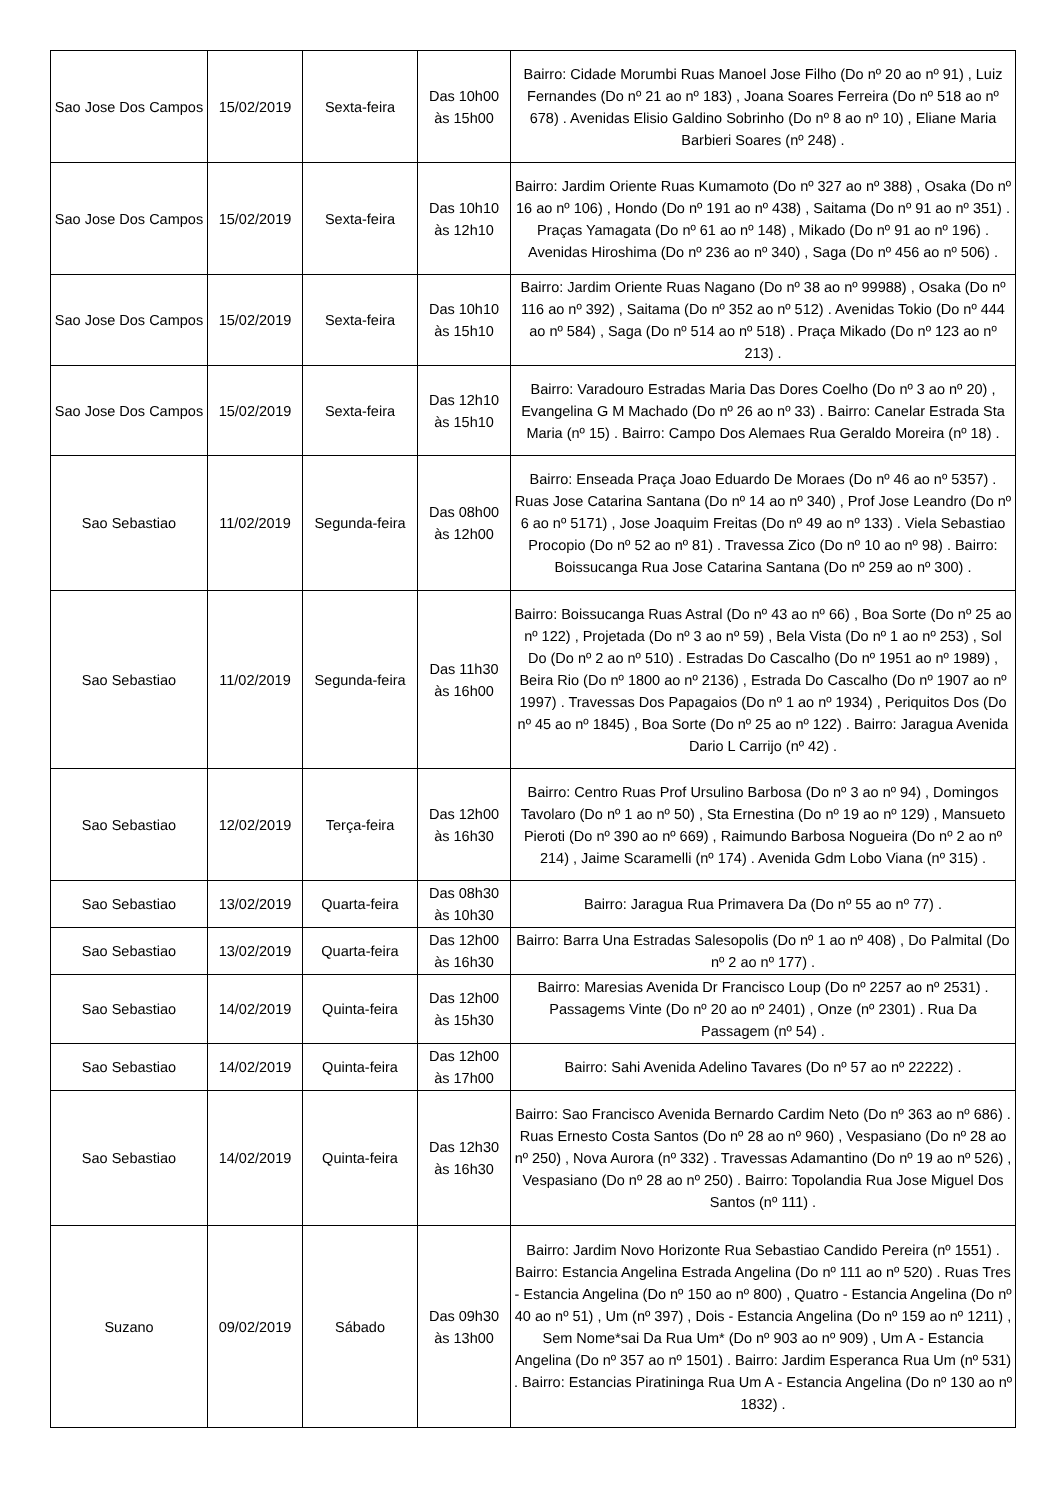| Sao Jose Dos Campos | 15/02/2019 | Sexta-feira | Das 10h00 às 15h00 | Bairro: Cidade Morumbi Ruas Manoel Jose Filho (Do nº 20 ao nº 91) , Luiz Fernandes (Do nº 21 ao nº 183) , Joana Soares Ferreira (Do nº 518 ao nº 678) . Avenidas Elisio Galdino Sobrinho (Do nº 8 ao nº 10) , Eliane Maria Barbieri Soares (nº 248) . |
| Sao Jose Dos Campos | 15/02/2019 | Sexta-feira | Das 10h10 às 12h10 | Bairro: Jardim Oriente Ruas Kumamoto (Do nº 327 ao nº 388) , Osaka (Do nº 16 ao nº 106) , Hondo (Do nº 191 ao nº 438) , Saitama (Do nº 91 ao nº 351) . Praças Yamagata (Do nº 61 ao nº 148) , Mikado (Do nº 91 ao nº 196) . Avenidas Hiroshima (Do nº 236 ao nº 340) , Saga (Do nº 456 ao nº 506) . |
| Sao Jose Dos Campos | 15/02/2019 | Sexta-feira | Das 10h10 às 15h10 | Bairro: Jardim Oriente Ruas Nagano (Do nº 38 ao nº 99988) , Osaka (Do nº 116 ao nº 392) , Saitama (Do nº 352 ao nº 512) . Avenidas Tokio (Do nº 444 ao nº 584) , Saga (Do nº 514 ao nº 518) . Praça Mikado (Do nº 123 ao nº 213) . |
| Sao Jose Dos Campos | 15/02/2019 | Sexta-feira | Das 12h10 às 15h10 | Bairro: Varadouro Estradas Maria Das Dores Coelho (Do nº 3 ao nº 20) , Evangelina G M Machado (Do nº 26 ao nº 33) . Bairro: Canelar Estrada Sta Maria (nº 15) . Bairro: Campo Dos Alemaes Rua Geraldo Moreira (nº 18) . |
| Sao Sebastiao | 11/02/2019 | Segunda-feira | Das 08h00 às 12h00 | Bairro: Enseada Praça Joao Eduardo De Moraes (Do nº 46 ao nº 5357) . Ruas Jose Catarina Santana (Do nº 14 ao nº 340) , Prof Jose Leandro (Do nº 6 ao nº 5171) , Jose Joaquim Freitas (Do nº 49 ao nº 133) . Viela Sebastiao Procopio (Do nº 52 ao nº 81) . Travessa Zico (Do nº 10 ao nº 98) . Bairro: Boissucanga Rua Jose Catarina Santana (Do nº 259 ao nº 300) . |
| Sao Sebastiao | 11/02/2019 | Segunda-feira | Das 11h30 às 16h00 | Bairro: Boissucanga Ruas Astral (Do nº 43 ao nº 66) , Boa Sorte (Do nº 25 ao nº 122) , Projetada (Do nº 3 ao nº 59) , Bela Vista (Do nº 1 ao nº 253) , Sol Do (Do nº 2 ao nº 510) . Estradas Do Cascalho (Do nº 1951 ao nº 1989) , Beira Rio (Do nº 1800 ao nº 2136) , Estrada Do Cascalho (Do nº 1907 ao nº 1997) . Travessas Dos Papagaios (Do nº 1 ao nº 1934) , Periquitos Dos (Do nº 45 ao nº 1845) , Boa Sorte (Do nº 25 ao nº 122) . Bairro: Jaragua Avenida Dario L Carrijo (nº 42) . |
| Sao Sebastiao | 12/02/2019 | Terça-feira | Das 12h00 às 16h30 | Bairro: Centro Ruas Prof Ursulino Barbosa (Do nº 3 ao nº 94) , Domingos Tavolaro (Do nº 1 ao nº 50) , Sta Ernestina (Do nº 19 ao nº 129) , Mansueto Pieroti (Do nº 390 ao nº 669) , Raimundo Barbosa Nogueira (Do nº 2 ao nº 214) , Jaime Scaramelli (nº 174) . Avenida Gdm Lobo Viana (nº 315) . |
| Sao Sebastiao | 13/02/2019 | Quarta-feira | Das 08h30 às 10h30 | Bairro: Jaragua Rua Primavera Da (Do nº 55 ao nº 77) . |
| Sao Sebastiao | 13/02/2019 | Quarta-feira | Das 12h00 às 16h30 | Bairro: Barra Una Estradas Salesopolis (Do nº 1 ao nº 408) , Do Palmital (Do nº 2 ao nº 177) . |
| Sao Sebastiao | 14/02/2019 | Quinta-feira | Das 12h00 às 15h30 | Bairro: Maresias Avenida Dr Francisco Loup (Do nº 2257 ao nº 2531) . Passagems Vinte (Do nº 20 ao nº 2401) , Onze (nº 2301) . Rua Da Passagem (nº 54) . |
| Sao Sebastiao | 14/02/2019 | Quinta-feira | Das 12h00 às 17h00 | Bairro: Sahi Avenida Adelino Tavares (Do nº 57 ao nº 22222) . |
| Sao Sebastiao | 14/02/2019 | Quinta-feira | Das 12h30 às 16h30 | Bairro: Sao Francisco Avenida Bernardo Cardim Neto (Do nº 363 ao nº 686) . Ruas Ernesto Costa Santos (Do nº 28 ao nº 960) , Vespasiano (Do nº 28 ao nº 250) , Nova Aurora (nº 332) . Travessas Adamantino (Do nº 19 ao nº 526) , Vespasiano (Do nº 28 ao nº 250) . Bairro: Topolandia Rua Jose Miguel Dos Santos (nº 111) . |
| Suzano | 09/02/2019 | Sábado | Das 09h30 às 13h00 | Bairro: Jardim Novo Horizonte Rua Sebastiao Candido Pereira (nº 1551) . Bairro: Estancia Angelina Estrada Angelina (Do nº 111 ao nº 520) . Ruas Tres - Estancia Angelina (Do nº 150 ao nº 800) , Quatro - Estancia Angelina (Do nº 40 ao nº 51) , Um (nº 397) , Dois - Estancia Angelina (Do nº 159 ao nº 1211) , Sem Nome*sai Da Rua Um* (Do nº 903 ao nº 909) , Um A - Estancia Angelina (Do nº 357 ao nº 1501) . Bairro: Jardim Esperanca Rua Um (nº 531) . Bairro: Estancias Piratininga Rua Um A - Estancia Angelina (Do nº 130 ao nº 1832) . |